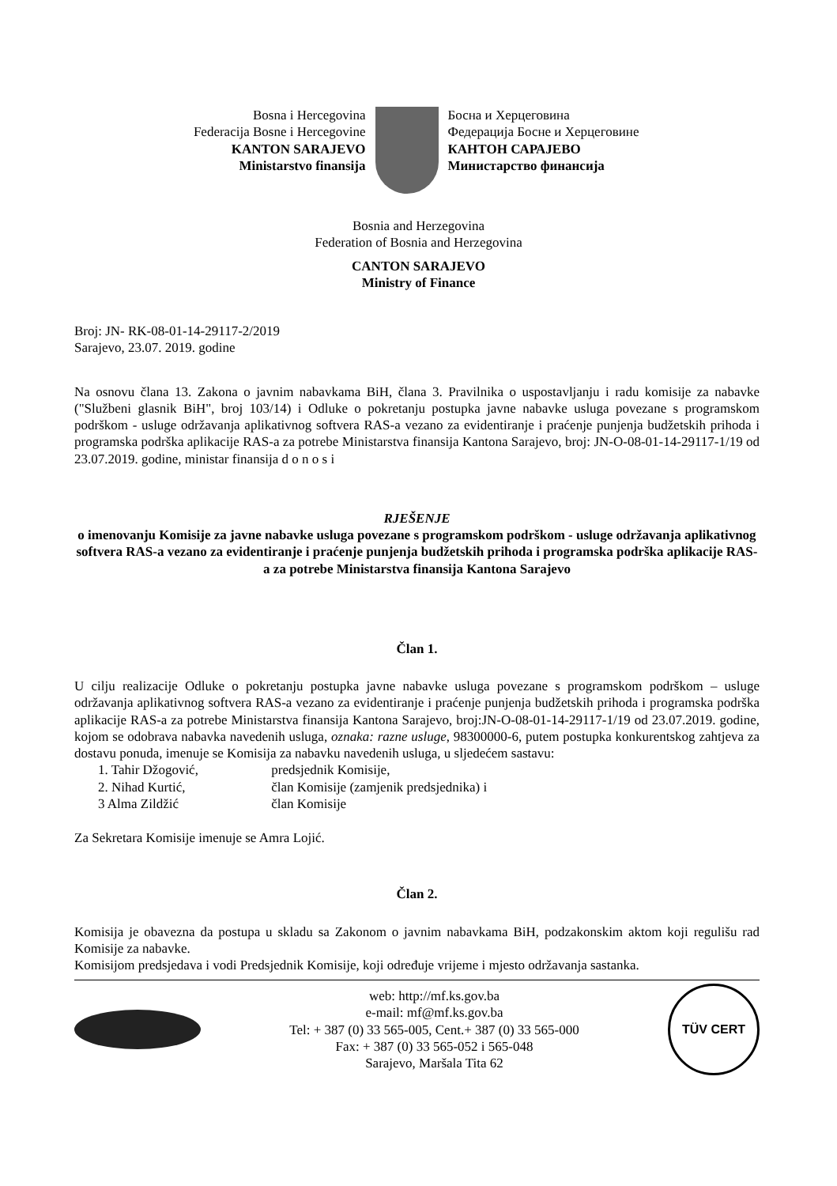Bosna i Hercegovina
Federacija Bosne i Hercegovine
KANTON SARAJEVO
Ministarstvo finansija
Босна и Херцеговина
Федерација Босне и Херцеговине
КАНТОН САРАЈЕВО
Министарство финансија
Bosnia and Herzegovina
Federation of Bosnia and Herzegovina
CANTON SARAJEVO
Ministry of Finance
Broj: JN- RK-08-01-14-29117-2/2019
Sarajevo, 23.07. 2019. godine
Na osnovu člana 13. Zakona o javnim nabavkama BiH, člana 3. Pravilnika o uspostavljanju i radu komisije za nabavke ("Službeni glasnik BiH", broj 103/14) i Odluke o pokretanju postupka javne nabavke usluga povezane s programskom podrškom - usluge održavanja aplikativnog softvera RAS-a vezano za evidentiranje i praćenje punjenja budžetskih prihoda i programska podrška aplikacije RAS-a za potrebe Ministarstva finansija Kantona Sarajevo, broj: JN-O-08-01-14-29117-1/19 od 23.07.2019. godine, ministar finansija d o n o s i
RJEŠENJE
o imenovanju Komisije za javne nabavke usluga povezane s programskom podrškom - usluge održavanja aplikativnog softvera RAS-a vezano za evidentiranje i praćenje punjenja budžetskih prihoda i programska podrška aplikacije RAS-a za potrebe Ministarstva finansija Kantona Sarajevo
Član 1.
U cilju realizacije Odluke o pokretanju postupka javne nabavke usluga povezane s programskom podrškom – usluge održavanja aplikativnog softvera RAS-a vezano za evidentiranje i praćenje punjenja budžetskih prihoda i programska podrška aplikacije RAS-a za potrebe Ministarstva finansija Kantona Sarajevo, broj:JN-O-08-01-14-29117-1/19 od 23.07.2019. godine, kojom se odobrava nabavka navedenih usluga, oznaka: razne usluge, 98300000-6, putem postupka konkurentskog zahtjeva za dostavu ponuda, imenuje se Komisija za nabavku navedenih usluga, u sljedećem sastavu:
1. Tahir Džogović, predsjednik Komisije,
2. Nihad Kurtić, član Komisije (zamjenik predsjednika) i
3 Alma Zildžić član Komisije
Za Sekretara Komisije imenuje se Amra Lojić.
Član 2.
Komisija je obavezna da postupa u skladu sa Zakonom o javnim nabavkama BiH, podzakonskim aktom koji regulišu rad Komisije za nabavke.
Komisijom predsjedava i vodi Predsjednik Komisije, koji određuje vrijeme i mjesto održavanja sastanka.
web: http://mf.ks.gov.ba
e-mail: mf@mf.ks.gov.ba
Tel: + 387 (0) 33 565-005, Cent.+ 387 (0) 33 565-000
Fax: + 387 (0) 33 565-052 i 565-048
Sarajevo, Maršala Tita 62
TÜV CERT